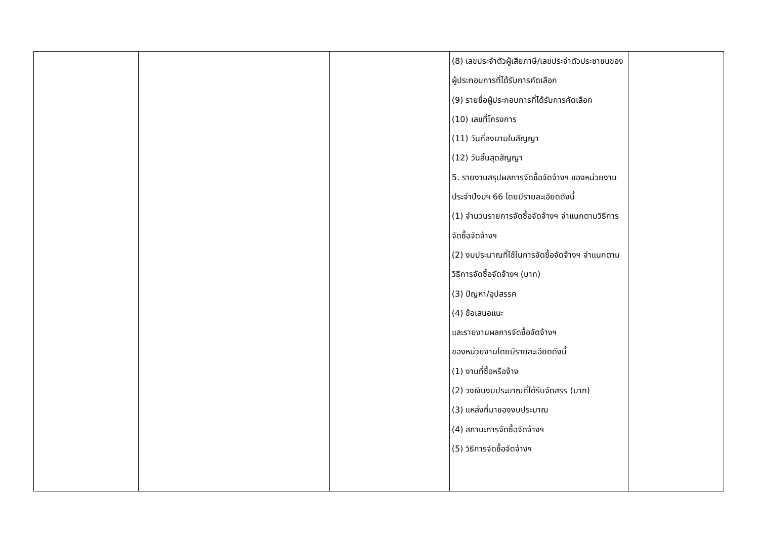| | | | (8) เลขประจำตัวผู้เสียภาษี/เลขประจำตัวประชาชนของผู้ประกอบการที่ได้รับการคัดเลือก (9) รายชื่อผู้ประกอบการที่ได้รับการคัดเลือก (10) เลขที่โครงการ (11) วันที่ลงนามในสัญญา (12) วันสิ้นสุดสัญญา 5. รายงานสรุปผลการจัดซื้อจัดจ้างฯ ของหน่วยงาน ประจำปีงบฯ 66 โดยมีรายละเอียดดังนี้ (1) จำนวนรายการจัดซื้อจัดจ้างฯ จำแนกตามวิธีการจัดซื้อจัดจ้างฯ (2) งบประมาณที่ใช้ในการจัดซื้อจัดจ้างฯ จำแนกตามวิธีการจัดซื้อจัดจ้างฯ (บาท) (3) ปัญหา/อุปสรรค (4) ข้อเสนอแนะ และรายงานผลการจัดซื้อจัดจ้างฯ ของหน่วยงานโดยมีรายละเอียดดังนี้ (1) งานที่ซื้อหรือจ้าง (2) วงเงินงบประมาณที่ได้รับจัดสรร (บาท) (3) แหล่งที่มาของงบประมาณ (4) สถานะการจัดซื้อจัดจ้างฯ (5) วิธีการจัดซื้อจัดจ้างฯ | |